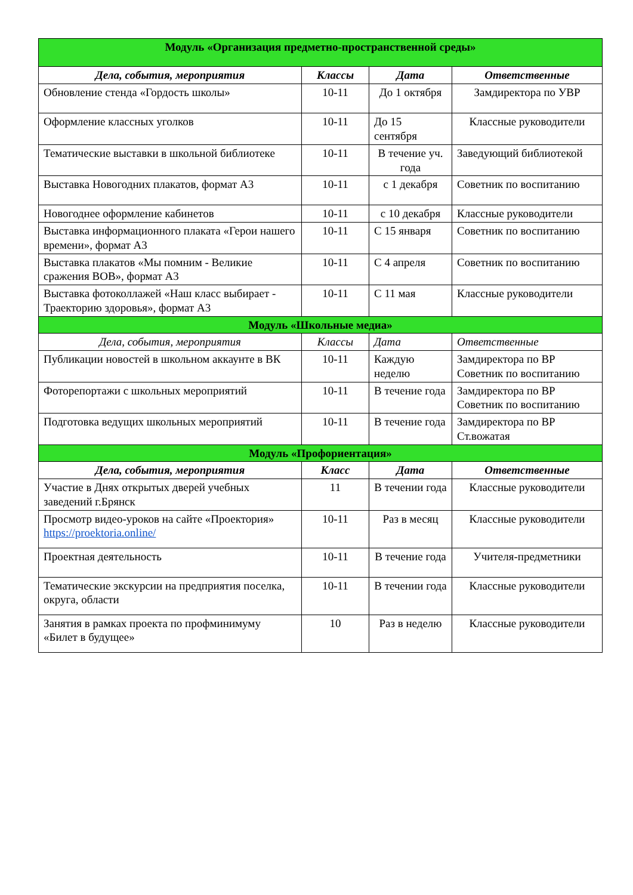| Модуль «Организация предметно-пространственной среды» | | | |
| Дела, события, мероприятия | Классы | Дата | Ответственные |
| Обновление стенда «Гордость школы» | 10-11 | До 1 октября | Замдиректора по УВР |
| Оформление классных уголков | 10-11 | До 15 сентября | Классные руководители |
| Тематические выставки в школьной библиотеке | 10-11 | В течение уч. года | Заведующий библиотекой |
| Выставка Новогодних плакатов, формат А3 | 10-11 | с 1 декабря | Советник по воспитанию |
| Новогоднее оформление кабинетов | 10-11 | с 10 декабря | Классные руководители |
| Выставка информационного плаката «Герои нашего времени», формат А3 | 10-11 | С 15 января | Советник по воспитанию |
| Выставка плакатов «Мы помним - Великие сражения ВОВ», формат А3 | 10-11 | С 4 апреля | Советник по воспитанию |
| Выставка фотоколлажей «Наш класс выбирает - Траекторию здоровья», формат А3 | 10-11 | С 11 мая | Классные руководители |
| Модуль «Школьные медиа» | | | |
| Дела, события, мероприятия | Классы | Дата | Ответственные |
| Публикации новостей в школьном аккаунте в ВК | 10-11 | Каждую неделю | Замдиректора по ВР Советник по воспитанию |
| Фоторепортажи с школьных мероприятий | 10-11 | В течение года | Замдиректора по ВР Советник по воспитанию |
| Подготовка ведущих школьных мероприятий | 10-11 | В течение года | Замдиректора по ВР Ст.вожатая |
| Модуль «Профориентация» | | | |
| Дела, события, мероприятия | Класс | Дата | Ответственные |
| Участие в Днях открытых дверей учебных заведений г.Брянск | 11 | В течении года | Классные руководители |
| Просмотр видео-уроков на сайте «Проектория» https://proektoria.online/ | 10-11 | Раз в месяц | Классные руководители |
| Проектная деятельность | 10-11 | В течение года | Учителя-предметники |
| Тематические экскурсии на предприятия поселка, округа, области | 10-11 | В течении года | Классные руководители |
| Занятия в рамках проекта по профминимуму «Билет в будущее» | 10 | Раз в неделю | Классные руководители |